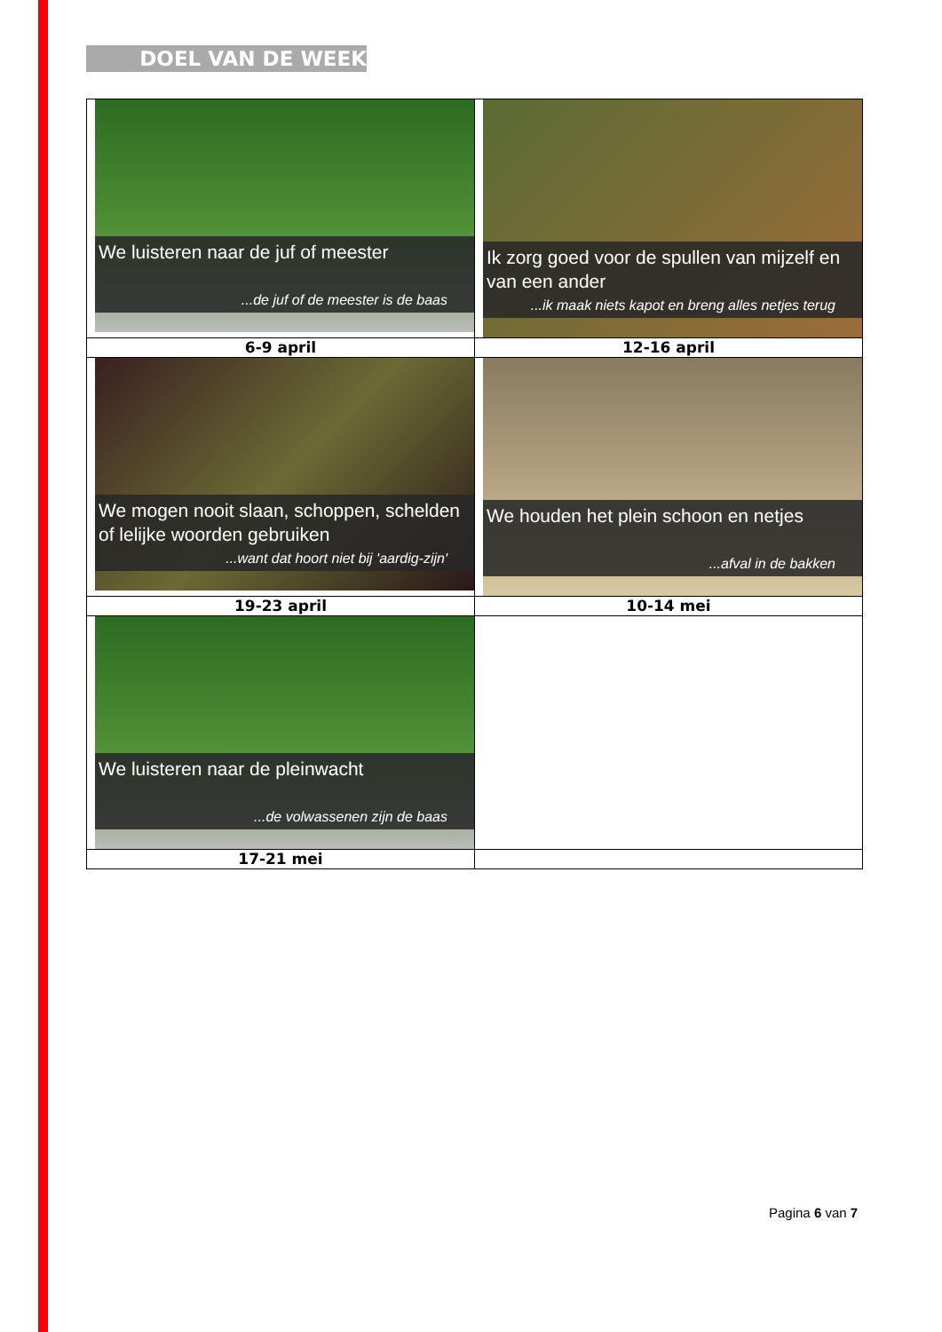DOEL VAN DE WEEK
| We luisteren naar de juf of meester ...de juf of de meester is de baas | Ik zorg goed voor de spullen van mijzelf en van een ander ...ik maak niets kapot en breng alles netjes terug |
| 6-9 april | 12-16 april |
| We mogen nooit slaan, schoppen, schelden of lelijke woorden gebruiken ...want dat hoort niet bij 'aardig-zijn' | We houden het plein schoon en netjes ...afval in de bakken |
| 19-23 april | 10-14 mei |
| We luisteren naar de pleinwacht ...de volwassenen zijn de baas | |
| 17-21 mei | |
Pagina 6 van 7